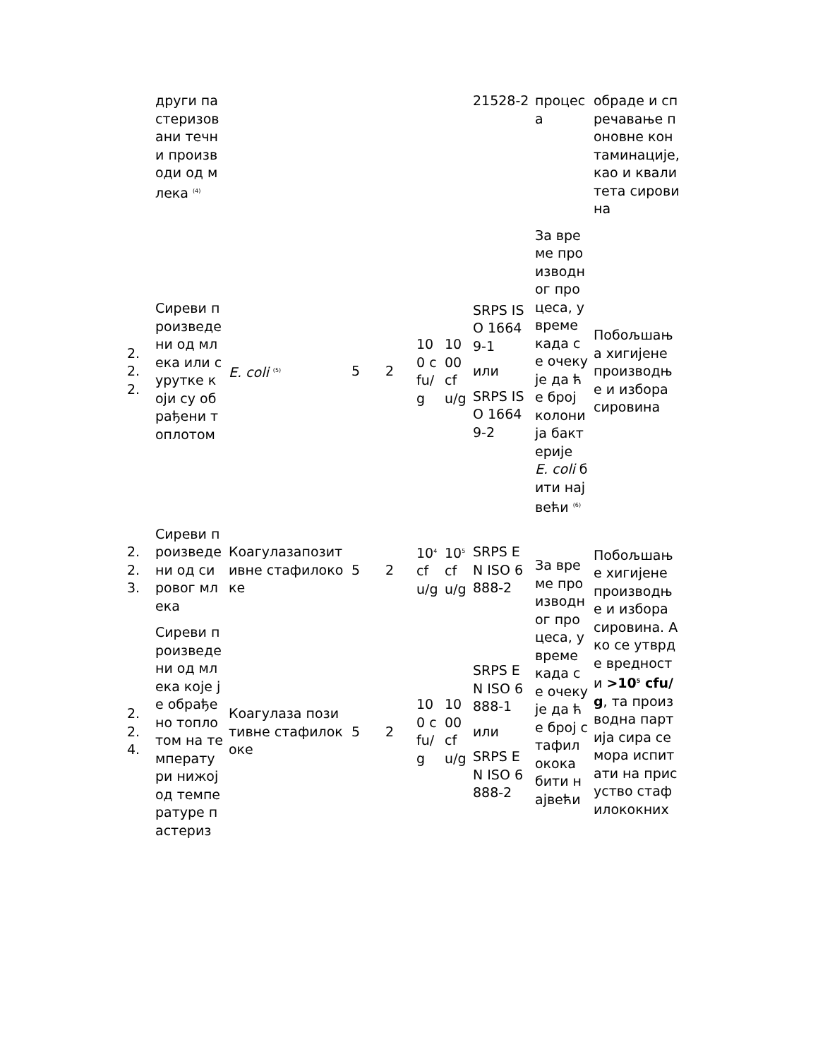| | други пастеризовани течни производи од млека <sup>(4)</sup> | | | | | | 21528-2 | процеса | обраде и спречавање поновне контаминације, као и квалитета сировина |
| 2.2.2. | Сиреви произведени од млека или сурутке који су обрађени топлотом | E. coli <sup>(5)</sup> | 5 | 2 | 100 cfu/g | 1000 cfu/g | SRPS ISO 16649-1 или SRPS ISO 16649-2 | За време производног процеса, у време када се очекује да ће број колонија бактерије E. coli бити највећи <sup>(6)</sup> | Побољшања хигијене производње и избора сировина |
| 2.2.3. | Сиреви произведени од сировог млека | Коагулазапозитивне стафилококе | 5 | 2 | 10<sup>4</sup> cfu/g | 10<sup>5</sup> cfu/g | SRPS EN ISO 6888-2 | За време производног процеса, у време када се очекује да ће број стафилокока бити највећи | Побољшање хигијене производње и избора сировина. Ако се утврде вредности >10<sup>5</sup> cfu/g , та производна партија сира се мора испитати на присуство стафилококних |
| 2.2.4. | Сиреви произведени од млека које је обрађено топлотом на температури нижој од температуре пастериз | Коагулаза позитивне стафилококе | 5 | 2 | 100 cfu/g | 1000 cfu/g | SRPS EN ISO 6888-1 или SRPS EN ISO 6888-2 | | |